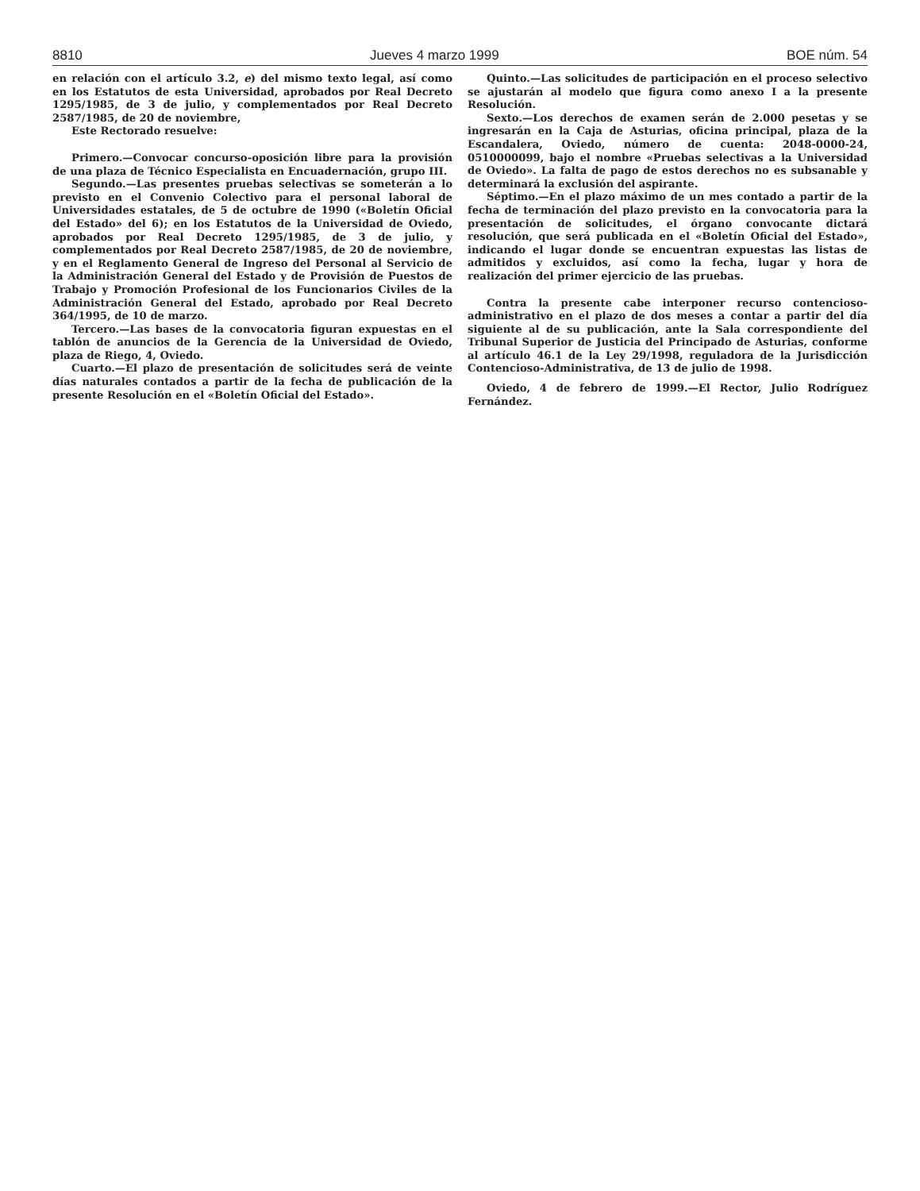8810 Jueves 4 marzo 1999 BOE núm. 54
en relación con el artículo 3.2, e) del mismo texto legal, así como en los Estatutos de esta Universidad, aprobados por Real Decreto 1295/1985, de 3 de julio, y complementados por Real Decreto 2587/1985, de 20 de noviembre,
Este Rectorado resuelve:
Primero.—Convocar concurso-oposición libre para la provisión de una plaza de Técnico Especialista en Encuadernación, grupo III.
Segundo.—Las presentes pruebas selectivas se someterán a lo previsto en el Convenio Colectivo para el personal laboral de Universidades estatales, de 5 de octubre de 1990 («Boletín Oficial del Estado» del 6); en los Estatutos de la Universidad de Oviedo, aprobados por Real Decreto 1295/1985, de 3 de julio, y complementados por Real Decreto 2587/1985, de 20 de noviembre, y en el Reglamento General de Ingreso del Personal al Servicio de la Administración General del Estado y de Provisión de Puestos de Trabajo y Promoción Profesional de los Funcionarios Civiles de la Administración General del Estado, aprobado por Real Decreto 364/1995, de 10 de marzo.
Tercero.—Las bases de la convocatoria figuran expuestas en el tablón de anuncios de la Gerencia de la Universidad de Oviedo, plaza de Riego, 4, Oviedo.
Cuarto.—El plazo de presentación de solicitudes será de veinte días naturales contados a partir de la fecha de publicación de la presente Resolución en el «Boletín Oficial del Estado».
Quinto.—Las solicitudes de participación en el proceso selectivo se ajustarán al modelo que figura como anexo I a la presente Resolución.
Sexto.—Los derechos de examen serán de 2.000 pesetas y se ingresarán en la Caja de Asturias, oficina principal, plaza de la Escandalera, Oviedo, número de cuenta: 2048-0000-24, 0510000099, bajo el nombre «Pruebas selectivas a la Universidad de Oviedo». La falta de pago de estos derechos no es subsanable y determinará la exclusión del aspirante.
Séptimo.—En el plazo máximo de un mes contado a partir de la fecha de terminación del plazo previsto en la convocatoria para la presentación de solicitudes, el órgano convocante dictará resolución, que será publicada en el «Boletín Oficial del Estado», indicando el lugar donde se encuentran expuestas las listas de admitidos y excluidos, así como la fecha, lugar y hora de realización del primer ejercicio de las pruebas.
Contra la presente cabe interponer recurso contencioso-administrativo en el plazo de dos meses a contar a partir del día siguiente al de su publicación, ante la Sala correspondiente del Tribunal Superior de Justicia del Principado de Asturias, conforme al artículo 46.1 de la Ley 29/1998, reguladora de la Jurisdicción Contencioso-Administrativa, de 13 de julio de 1998.
Oviedo, 4 de febrero de 1999.—El Rector, Julio Rodríguez Fernández.